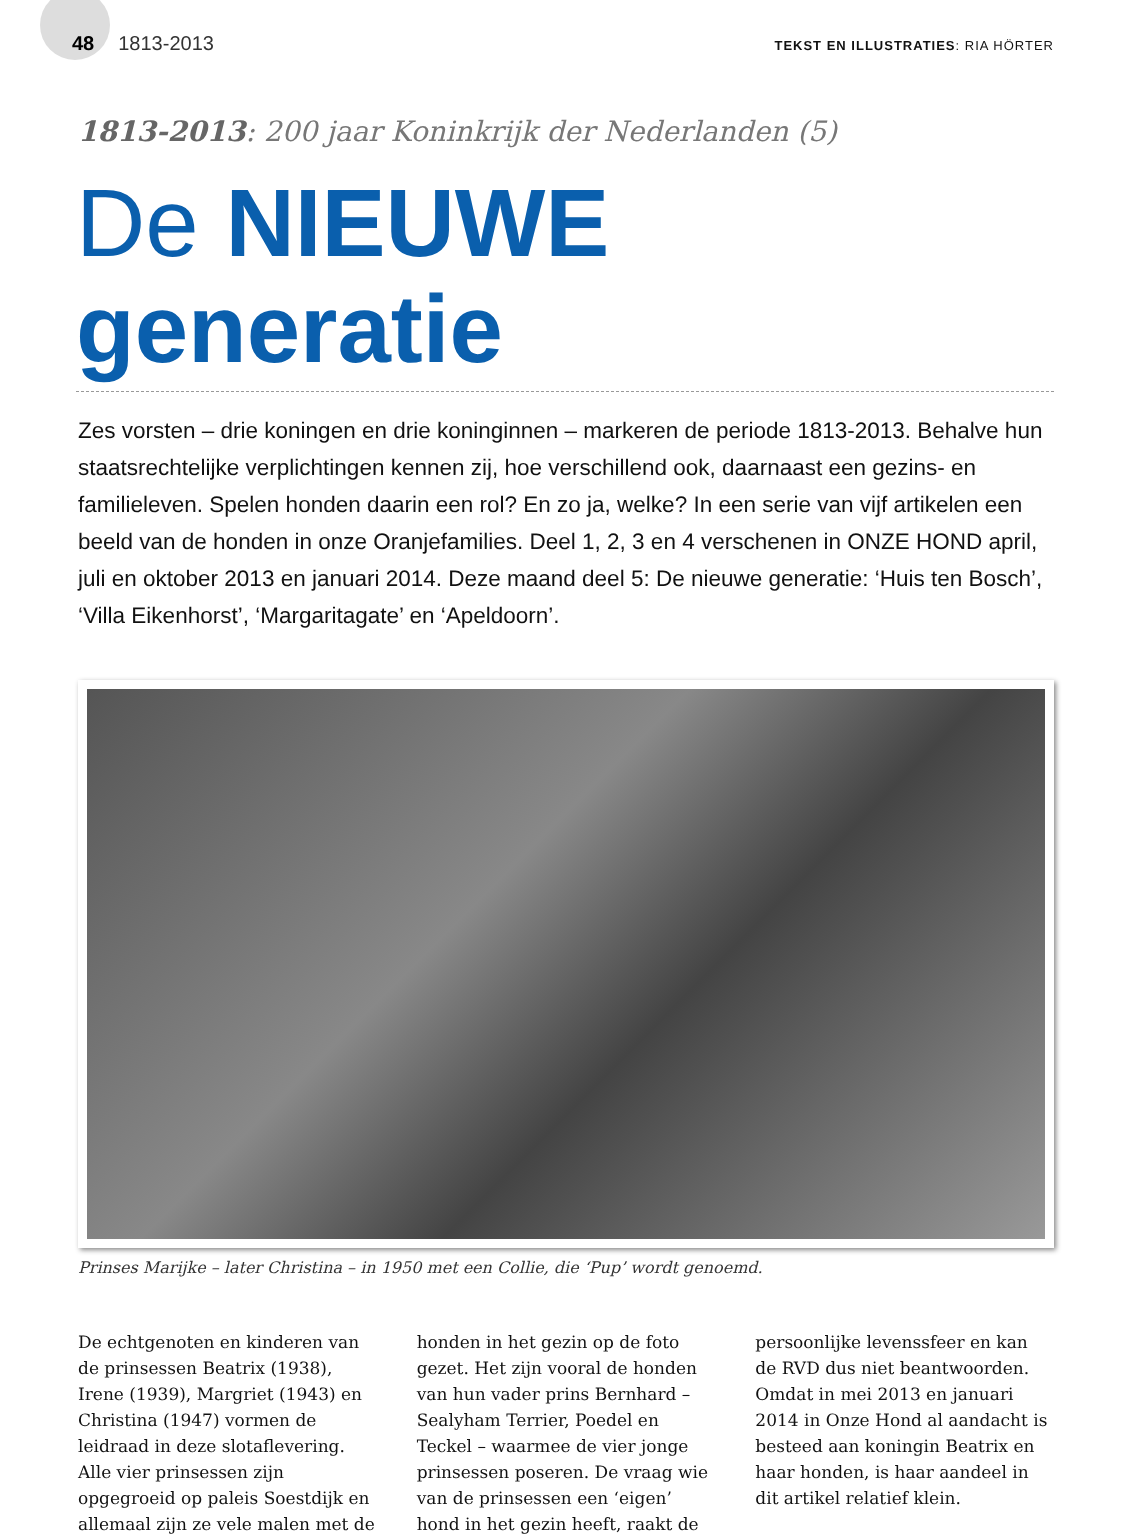48 1813-2013
TEKST EN ILLUSTRATIES: RIA HÖRTER
1813-2013: 200 jaar Koninkrijk der Nederlanden (5)
De NIEUWE generatie
Zes vorsten – drie koningen en drie koninginnen – markeren de periode 1813-2013. Behalve hun staatsrechtelijke verplichtingen kennen zij, hoe verschillend ook, daarnaast een gezins- en familieleven. Spelen honden daarin een rol? En zo ja, welke? In een serie van vijf artikelen een beeld van de honden in onze Oranjefamilies. Deel 1, 2, 3 en 4 verschenen in ONZE HOND april, juli en oktober 2013 en januari 2014. Deze maand deel 5: De nieuwe generatie: ‘Huis ten Bosch’, ‘Villa Eikenhorst’, ‘Margaritagate’ en ‘Apeldoorn’.
Prinses Marijke – later Christina – in 1950 met een Collie, die ‘Pup’ wordt genoemd.
De echtgenoten en kinderen van de prinsessen Beatrix (1938), Irene (1939), Margriet (1943) en Christina (1947) vormen de leidraad in deze slotaflevering. Alle vier prinsessen zijn opgegroeid op paleis Soestdijk en allemaal zijn ze vele malen met de honden in het gezin op de foto gezet. Het zijn vooral de honden van hun vader prins Bernhard – Sealyham Terrier, Poedel en Teckel – waarmee de vier jonge prinsessen poseren. De vraag wie van de prinsessen een ‘eigen’ hond in het gezin heeft, raakt de persoonlijke levenssfeer en kan de RVD dus niet beantwoorden. Omdat in mei 2013 en januari 2014 in Onze Hond al aandacht is besteed aan koningin Beatrix en haar honden, is haar aandeel in dit artikel relatief klein.